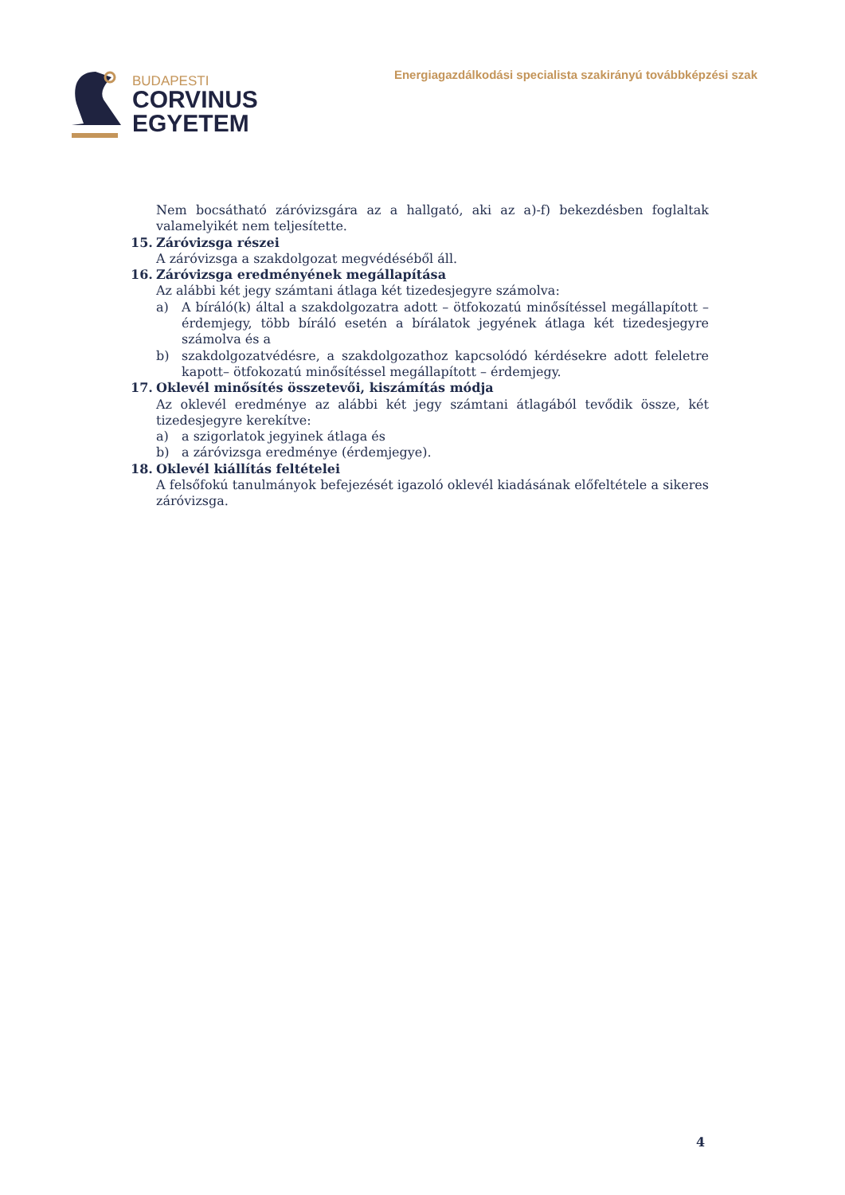BUDAPESTI
CORVINUS
EGYETEM
Energiagazdálkodási specialista szakirányú továbbképzési szak
Nem bocsátható záróvizsgára az a hallgató, aki az a)-f) bekezdésben foglaltak valamelyikét nem teljesítette.
15. Záróvizsga részei
A záróvizsga a szakdolgozat megvédéséből áll.
16. Záróvizsga eredményének megállapítása
Az alábbi két jegy számtani átlaga két tizedesjegyre számolva:
a) A bíráló(k) által a szakdolgozatra adott – ötfokozatú minősítéssel megállapított – érdemjegy, több bíráló esetén a bírálatok jegyének átlaga két tizedesjegyre számolva és a
b) szakdolgozatvédésre, a szakdolgozathoz kapcsolódó kérdésekre adott feleletre kapott– ötfokozatú minősítéssel megállapított – érdemjegy.
17. Oklevél minősítés összetevői, kiszámítás módja
Az oklevél eredménye az alábbi két jegy számtani átlagából tevődik össze, két tizedesjegyre kerekítve:
a) a szigorlatok jegyinek átlaga és
b) a záróvizsga eredménye (érdemjegye).
18. Oklevél kiállítás feltételei
A felsőfokú tanulmányok befejezését igazoló oklevél kiadásának előfeltétele a sikeres záróvizsga.
4